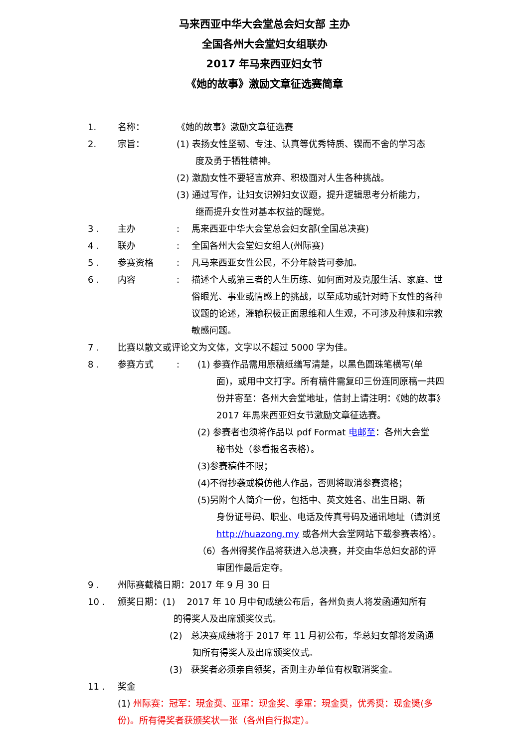马来西亚中华大会堂总会妇女部 主办
全国各州大会堂妇女组联办
2017 年马来西亚妇女节
《她的故事》激励文章征选赛简章
1. 名称： 《她的故事》激励文章征选赛
2. 宗旨： (1) 表扬女性坚韧、专注、认真等优秀特质、锲而不舍的学习态
度及勇于牺牲精神。
(2) 激励女性不要轻言放弃、积极面对人生各种挑战。
(3) 通过写作，让妇女识辨妇女议题，提升逻辑思考分析能力，
继而提升女性对基本权益的醒觉。
3 . 主办 : 馬来西亚中华大会堂总会妇女部(全国总决赛)
4 . 联办 : 全国各州大会堂妇女组人(州际赛)
5 . 参赛资格 : 凡马来西亚女性公民，不分年龄皆可参加。
6 . 内容 : 描述个人或第三者的人生历练、如何面对及克服生活、家庭、世俗眼光、事业或情感上的挑战，以至成功或针对時下女性的各种议题的论述，灌输积极正面思维和人生观，不可涉及种族和宗教敏感问题。
7 . 比赛以散文或评论文为文体，文字以不超过 5000 字为佳。
8 . 参赛方式 : (1) 参赛作品需用原稿纸缮写清楚，以黑色圆珠笔横写(单
面)，或用中文打字。所有稿件需复印三份连同原稿一共四份并寄至：各州大会堂地址，信封上请注明：《她的故事》2017 年馬来西亚妇女节激励文章征选赛。
(2) 参赛者也须将作品以 pdf Format 电邮至：各州大会堂
秘书处（参看报名表格）。
(3)参赛稿件不限；
(4)不得抄袭或模仿他人作品，否则将取消参赛资格；
(5)另附个人简介一份，包括中、英文姓名、出生日期、新
身份证号码、职业、电话及传真号码及通讯地址（请浏览 http://huazong.my 或各州大会堂网站下载参赛表格）。
（6）各州得奖作品将获进入总决赛，并交由华总妇女部的评
审团作最后定夺。
9 . 州际赛截稿日期：2017 年 9 月 30 日
10 . 颁奖日期：(1) 2017 年 10 月中旬成绩公布后，各州负责人将发函通知所有
的得奖人及出席颁奖仪式。
(2) 总决赛成绩将于 2017 年 11 月初公布，华总妇女部将发函通
知所有得奖人及出席颁奖仪式。
(3) 获奖者必须亲自领奖，否则主办单位有权取消奖金。
11 . 奖金
(1) 州际赛：冠军：現金奨、亚軍：现金奖、季軍：現金奨，优秀奨：现金奬(多份)。所有得奖者获颁奖状一张（各州自行拟定）。